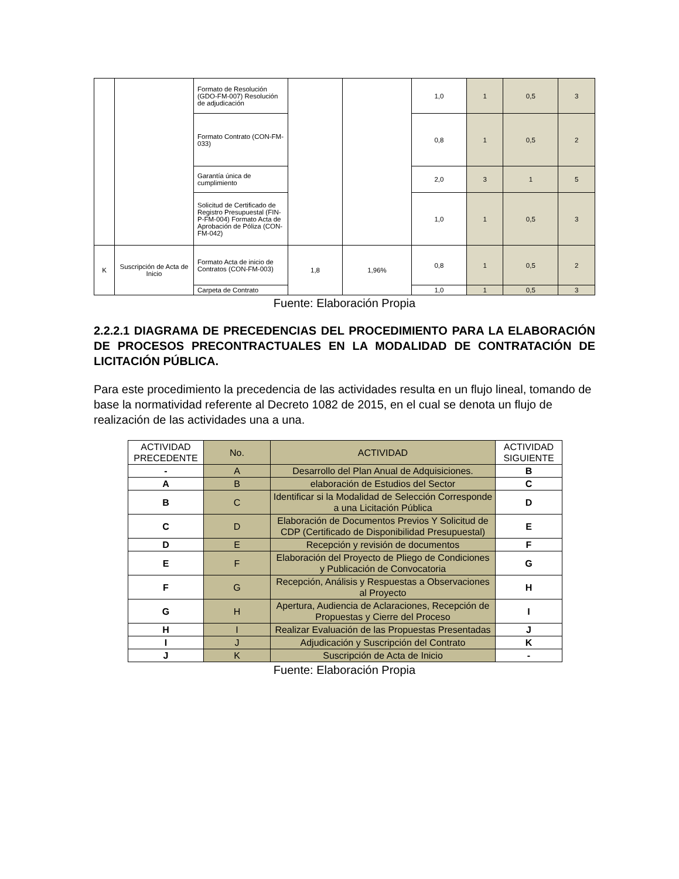| | | Formato de Resolución (GDO-FM-007) Resolución de adjudicación | | | 1,0 | 1 | 0,5 | 3 |
| | | Formato Contrato (CON-FM-033) | | | 0,8 | 1 | 0,5 | 2 |
| | | Garantía única de cumplimiento | | | 2,0 | 3 | 1 | 5 |
| | | Solicitud de Certificado de Registro Presupuestal (FIN-P-FM-004) Formato Acta de Aprobación de Póliza (CON-FM-042) | | | 1,0 | 1 | 0,5 | 3 |
| K | Suscripción de Acta de Inicio | Formato Acta de inicio de Contratos (CON-FM-003) | 1,8 | 1,96% | 0,8 | 1 | 0,5 | 2 |
| | | Carpeta de Contrato | | | 1,0 | 1 | 0,5 | 3 |
Fuente: Elaboración Propia
2.2.2.1 DIAGRAMA DE PRECEDENCIAS DEL PROCEDIMIENTO PARA LA ELABORACIÓN DE PROCESOS PRECONTRACTUALES EN LA MODALIDAD DE CONTRATACIÓN DE LICITACIÓN PÚBLICA.
Para este procedimiento la precedencia de las actividades resulta en un flujo lineal, tomando de base la normatividad referente al Decreto 1082 de 2015, en el cual se denota un flujo de realización de las actividades una a una.
| ACTIVIDAD PRECEDENTE | No. | ACTIVIDAD | ACTIVIDAD SIGUIENTE |
| --- | --- | --- | --- |
| - | A | Desarrollo del Plan Anual de Adquisiciones. | B |
| A | B | elaboración de Estudios del Sector | C |
| B | C | Identificar si la Modalidad de Selección Corresponde a una Licitación Pública | D |
| C | D | Elaboración de Documentos Previos Y Solicitud de CDP (Certificado de Disponibilidad Presupuestal) | E |
| D | E | Recepción y revisión de documentos | F |
| E | F | Elaboración del Proyecto de Pliego de Condiciones y Publicación de Convocatoria | G |
| F | G | Recepción, Análisis y Respuestas a Observaciones al Proyecto | H |
| G | H | Apertura, Audiencia de Aclaraciones, Recepción de Propuestas y Cierre del Proceso | I |
| H | I | Realizar Evaluación de las Propuestas Presentadas | J |
| I | J | Adjudicación y Suscripción del Contrato | K |
| J | K | Suscripción de Acta de Inicio | - |
Fuente: Elaboración Propia